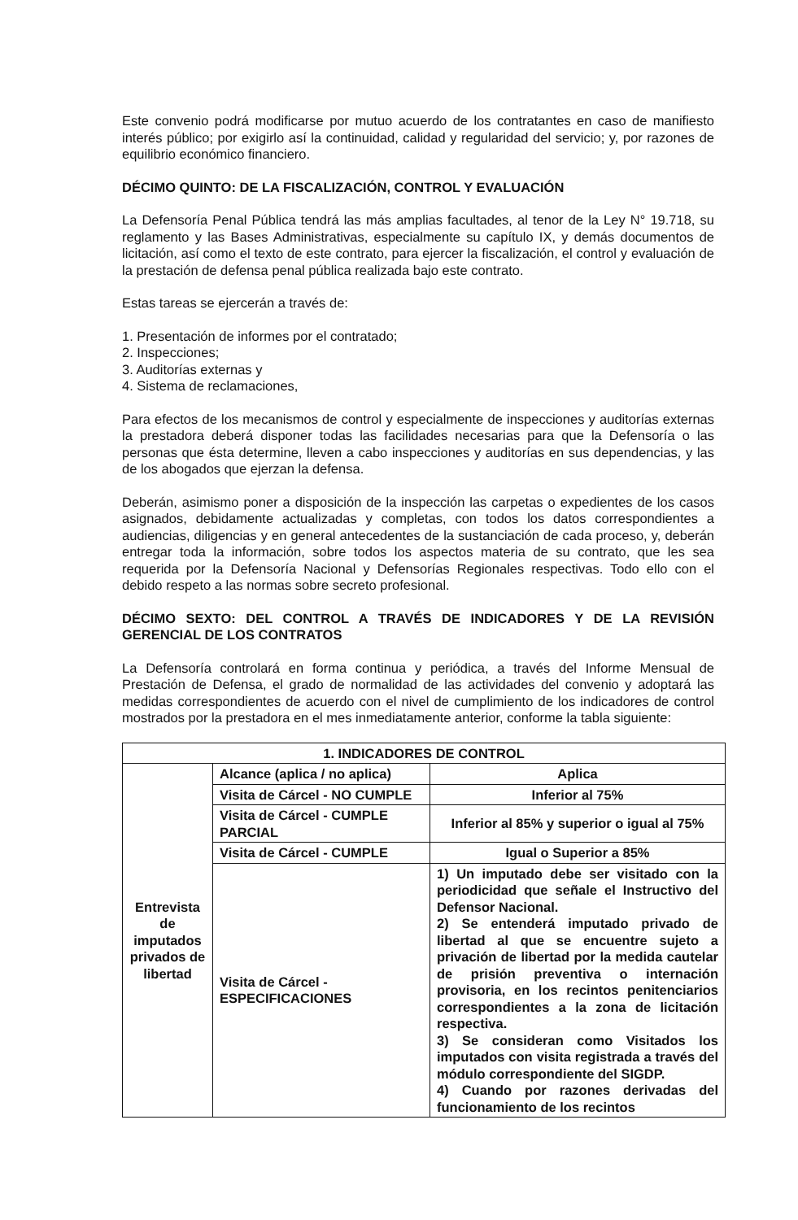Este convenio podrá modificarse por mutuo acuerdo de los contratantes en caso de manifiesto interés público; por exigirlo así la continuidad, calidad y regularidad del servicio; y, por razones de equilibrio económico financiero.
DÉCIMO QUINTO: DE LA FISCALIZACIÓN, CONTROL Y EVALUACIÓN
La Defensoría Penal Pública tendrá las más amplias facultades, al tenor de la Ley N° 19.718, su reglamento y las Bases Administrativas, especialmente su capítulo IX, y demás documentos de licitación, así como el texto de este contrato, para ejercer la fiscalización, el control y evaluación de la prestación de defensa penal pública realizada bajo este contrato.
Estas tareas se ejercerán a través de:
1. Presentación de informes por el contratado;
2. Inspecciones;
3. Auditorías externas y
4. Sistema de reclamaciones,
Para efectos de los mecanismos de control y especialmente de inspecciones y auditorías externas la prestadora deberá disponer todas las facilidades necesarias para que la Defensoría o las personas que ésta determine, lleven a cabo inspecciones y auditorías en sus dependencias, y las de los abogados que ejerzan la defensa.
Deberán, asimismo poner a disposición de la inspección las carpetas o expedientes de los casos asignados, debidamente actualizadas y completas, con todos los datos correspondientes a audiencias, diligencias y en general antecedentes de la sustanciación de cada proceso, y, deberán entregar toda la información, sobre todos los aspectos materia de su contrato, que les sea requerida por la Defensoría Nacional y Defensorías Regionales respectivas. Todo ello con el debido respeto a las normas sobre secreto profesional.
DÉCIMO SEXTO: DEL CONTROL A TRAVÉS DE INDICADORES Y DE LA REVISIÓN GERENCIAL DE LOS CONTRATOS
La Defensoría controlará en forma continua y periódica, a través del Informe Mensual de Prestación de Defensa, el grado de normalidad de las actividades del convenio y adoptará las medidas correspondientes de acuerdo con el nivel de cumplimiento de los indicadores de control mostrados por la prestadora en el mes inmediatamente anterior, conforme la tabla siguiente:
| 1. INDICADORES DE CONTROL | | |
| Entrevista de imputados privados de libertad | Alcance (aplica / no aplica) | Aplica |
| | Visita de Cárcel - NO CUMPLE | Inferior al 75% |
| | Visita de Cárcel - CUMPLE PARCIAL | Inferior al 85% y superior o igual al 75% |
| | Visita de Cárcel - CUMPLE | Igual o Superior a 85% |
| | Visita de Cárcel - ESPECIFICACIONES | 1) Un imputado debe ser visitado con la periodicidad que señale el Instructivo del Defensor Nacional. 2) Se entenderá imputado privado de libertad al que se encuentre sujeto a privación de libertad por la medida cautelar de prisión preventiva o internación provisoria, en los recintos penitenciarios correspondientes a la zona de licitación respectiva. 3) Se consideran como Visitados los imputados con visita registrada a través del módulo correspondiente del SIGDP. 4) Cuando por razones derivadas del funcionamiento de los recintos |